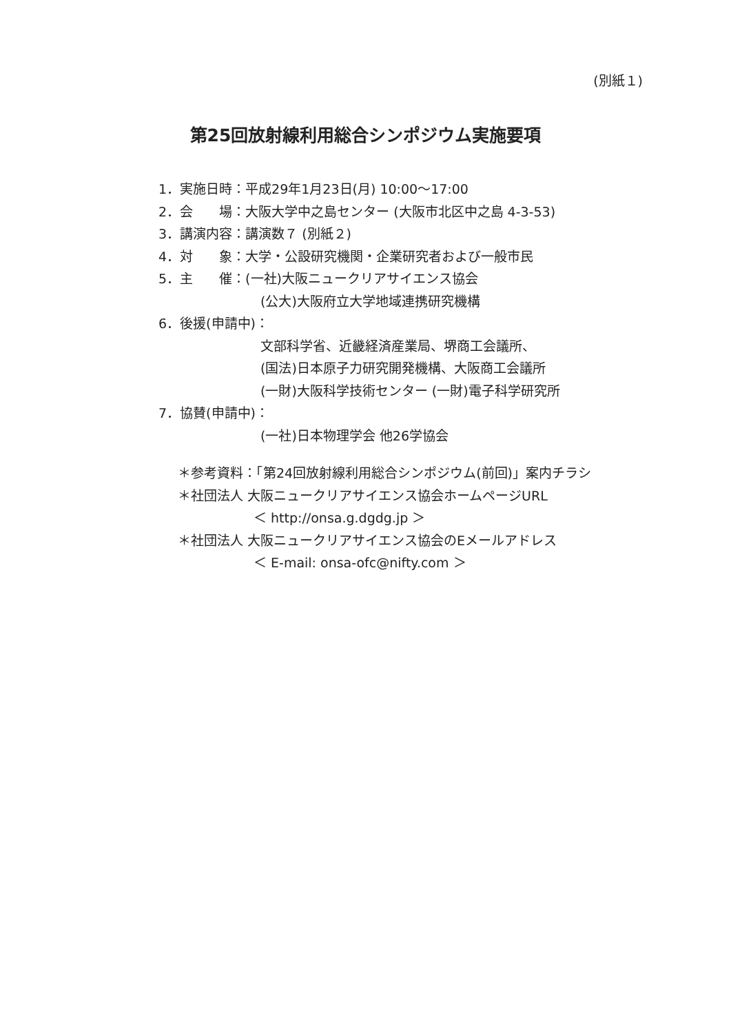(別紙１)
第25回放射線利用総合シンポジウム実施要項
1．実施日時：平成29年1月23日(月) 10:00～17:00
2．会　　場：大阪大学中之島センター (大阪市北区中之島 4-3-53)
3．講演内容：講演数７ (別紙２)
4．対　　象：大学・公設研究機関・企業研究者および一般市民
5．主　　催：(一社)大阪ニュークリアサイエンス協会
(公大)大阪府立大学地域連携研究機構
6．後援(申請中)：
文部科学省、近畿経済産業局、堺商工会議所、
(国法)日本原子力研究開発機構、大阪商工会議所
(一財)大阪科学技術センター (一財)電子科学研究所
7．協賛(申請中)：
(一社)日本物理学会 他26学協会
＊参考資料：「第24回放射線利用総合シンポジウム(前回)」案内チラシ
＊社団法人 大阪ニュークリアサイエンス協会ホームページURL
＜ http://onsa.g.dgdg.jp ＞
＊社団法人 大阪ニュークリアサイエンス協会のEメールアドレス
＜ E-mail: onsa-ofc@nifty.com ＞